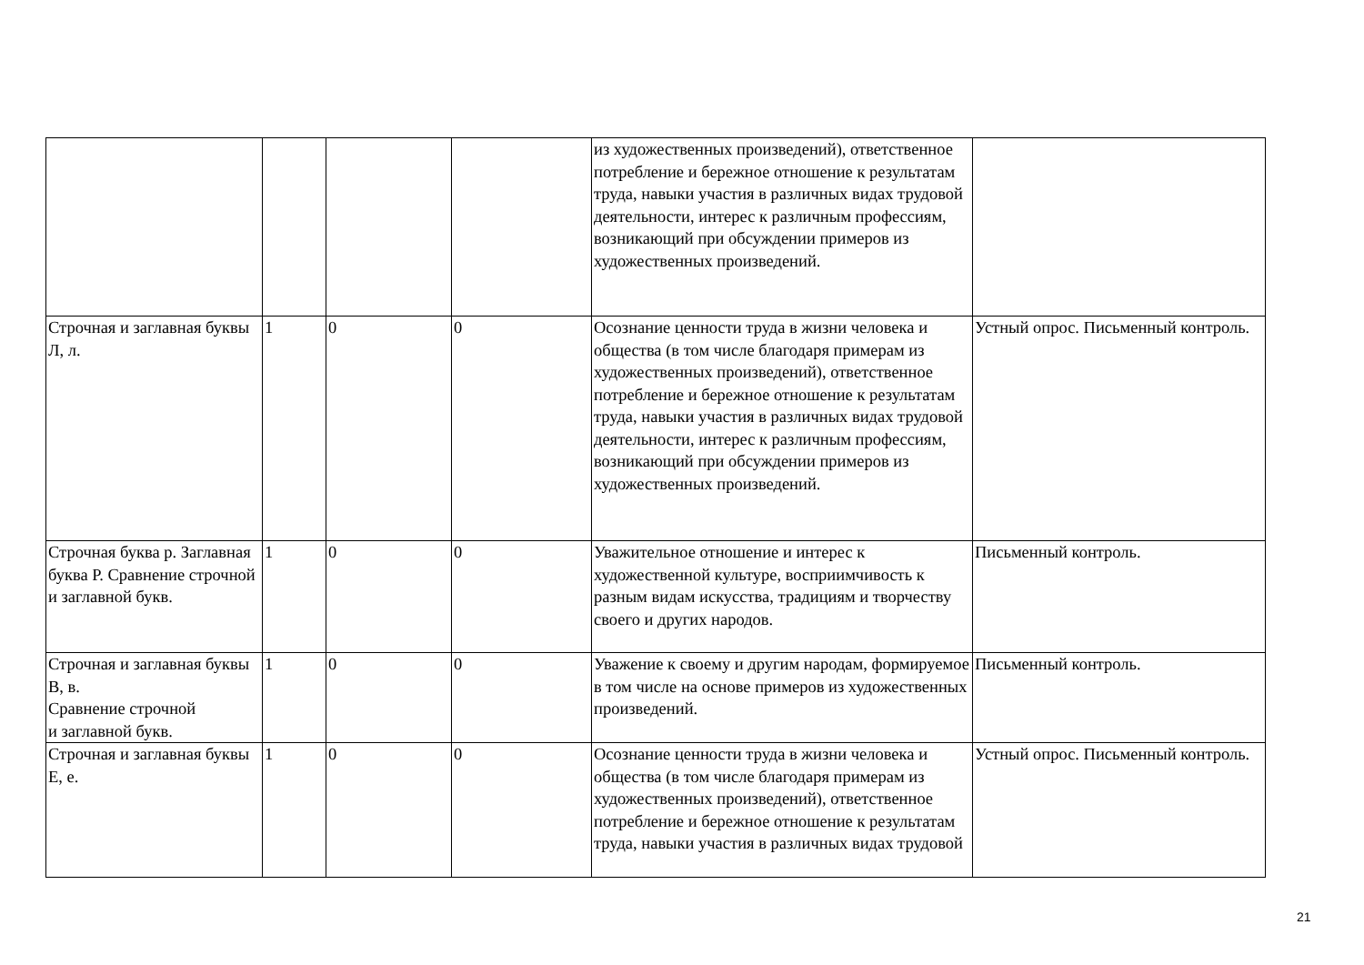| | | | | из художественных произведений), ответственное потребление и бережное отношение к результатам труда, навыки участия в различных видах трудовой деятельности, интерес к различным профессиям, возникающий при обсуждении примеров из художественных произведений. | |
| Строчная и заглавная буквы Л, л. | 1 | 0 | 0 | Осознание ценности труда в жизни человека и общества (в том числе благодаря примерам из художественных произведений), ответственное потребление и бережное отношение к результатам труда, навыки участия в различных видах трудовой деятельности, интерес к различным профессиям, возникающий при обсуждении примеров из художественных произведений. | Устный опрос. Письменный контроль. |
| Строчная буква р. Заглавная буква Р. Сравнение строчной и заглавной букв. | 1 | 0 | 0 | Уважительное отношение и интерес к художественной культуре, восприимчивость к разным видам искусства, традициям и творчеству своего и других народов. | Письменный контроль. |
| Строчная и заглавная буквы В, в. Сравнение строчной и заглавной букв. | 1 | 0 | 0 | Уважение к своему и другим народам, формируемое в том числе на основе примеров из художественных произведений. | Письменный контроль. |
| Строчная и заглавная буквы Е, е. | 1 | 0 | 0 | Осознание ценности труда в жизни человека и общества (в том числе благодаря примерам из художественных произведений), ответственное потребление и бережное отношение к результатам труда, навыки участия в различных видах трудовой | Устный опрос. Письменный контроль. |
21